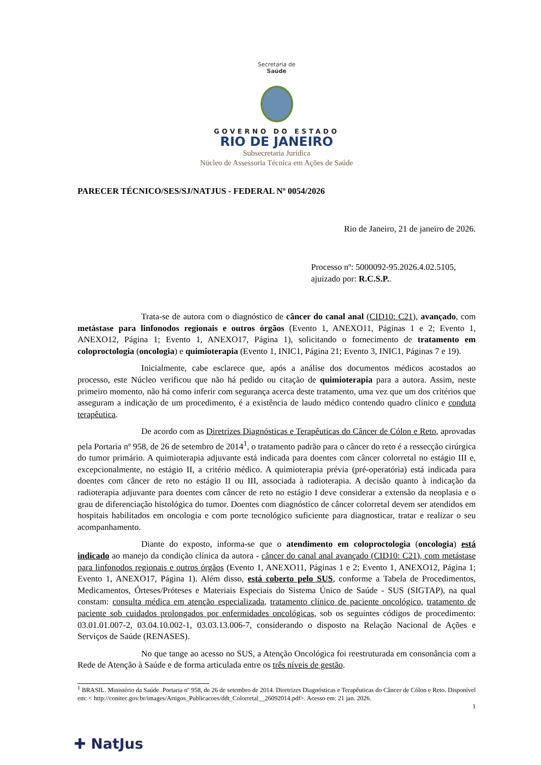Secretaria de
Saúde
GOVERNO DO ESTADO
RIO DE JANEIRO
Subsecretaria Jurídica
Núcleo de Assessoria Técnica em Ações de Saúde
PARECER TÉCNICO/SES/SJ/NATJUS - FEDERAL Nº 0054/2026
Rio de Janeiro, 21 de janeiro de 2026.
Processo nº: 5000092-95.2026.4.02.5105,
ajuizado por: R.C.S.P..
Trata-se de autora com o diagnóstico de câncer do canal anal (CID10: C21), avançado, com metástase para linfonodos regionais e outros órgãos (Evento 1, ANEXO11, Páginas 1 e 2; Evento 1, ANEXO12, Página 1; Evento 1, ANEXO17, Página 1), solicitando o fornecimento de tratamento em coloproctologia (oncologia) e quimioterapia (Evento 1, INIC1, Página 21; Evento 3, INIC1, Páginas 7 e 19).
Inicialmente, cabe esclarece que, após a análise dos documentos médicos acostados ao processo, este Núcleo verificou que não há pedido ou citação de quimioterapia para a autora. Assim, neste primeiro momento, não há como inferir com segurança acerca deste tratamento, uma vez que um dos critérios que asseguram a indicação de um procedimento, é a existência de laudo médico contendo quadro clínico e conduta terapêutica.
De acordo com as Diretrizes Diagnósticas e Terapêuticas do Câncer de Cólon e Reto, aprovadas pela Portaria nº 958, de 26 de setembro de 2014<sup>1</sup>, o tratamento padrão para o câncer do reto é a ressecção cirúrgica do tumor primário. A quimioterapia adjuvante está indicada para doentes com câncer colorretal no estágio III e, excepcionalmente, no estágio II, a critério médico. A quimioterapia prévia (pré-operatória) está indicada para doentes com câncer de reto no estágio II ou III, associada à radioterapia. A decisão quanto à indicação da radioterapia adjuvante para doentes com câncer de reto no estágio I deve considerar a extensão da neoplasia e o grau de diferenciação histológica do tumor. Doentes com diagnóstico de câncer colorretal devem ser atendidos em hospitais habilitados em oncologia e com porte tecnológico suficiente para diagnosticar, tratar e realizar o seu acompanhamento.
Diante do exposto, informa-se que o atendimento em coloproctologia (oncologia) está indicado ao manejo da condição clínica da autora - câncer do canal anal avançado (CID10: C21), com metástase para linfonodos regionais e outros órgãos (Evento 1, ANEXO11, Páginas 1 e 2; Evento 1, ANEXO12, Página 1; Evento 1, ANEXO17, Página 1). Além disso, está coberto pelo SUS, conforme a Tabela de Procedimentos, Medicamentos, Órteses/Próteses e Materiais Especiais do Sistema Único de Saúde - SUS (SIGTAP), na qual constam: consulta médica em atenção especializada, tratamento clínico de paciente oncológico, tratamento de paciente sob cuidados prolongados por enfermidades oncológicas, sob os seguintes códigos de procedimento: 03.01.01.007-2, 03.04.10.002-1, 03.03.13.006-7, considerando o disposto na Relação Nacional de Ações e Serviços de Saúde (RENASES).
No que tange ao acesso no SUS, a Atenção Oncológica foi reestruturada em consonância com a Rede de Atenção à Saúde e de forma articulada entre os três níveis de gestão.
<sup>1</sup> BRASIL. Ministério da Saúde. Portaria nº 958, de 26 de setembro de 2014. Diretrizes Diagnósticas e Terapêuticas do Câncer de Cólon e Reto. Disponível em: < http://conitec.gov.br/images/Artigos_Publicacoes/ddt_Colorretal__26092014.pdf>. Acesso em: 21 jan. 2026.
1
✚ NatJus